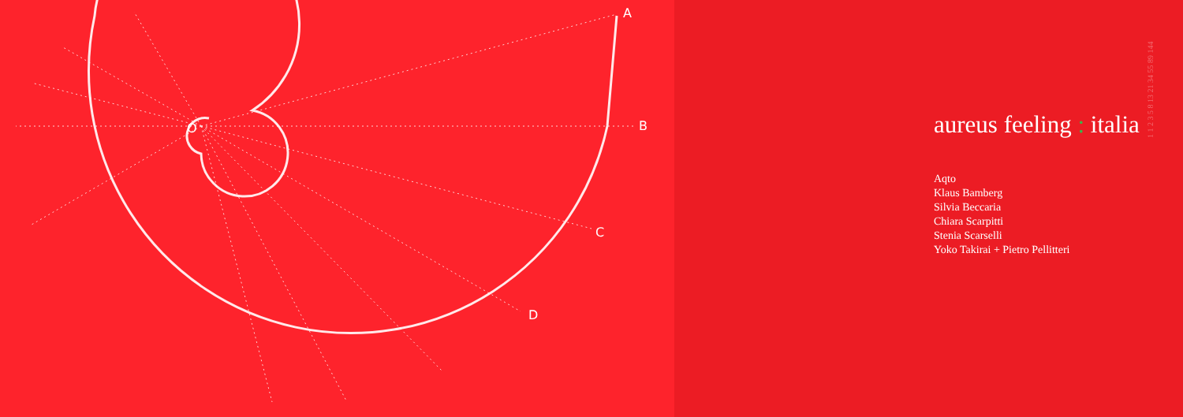O
A
B
C
D
aureus feeling : italia
1 1 2 3 5 8 13 21 34 55 89 144
Aqto
Klaus Bamberg
Silvia Beccaria
Chiara Scarpitti
Stenia Scarselli
Yoko Takirai + Pietro Pellitteri